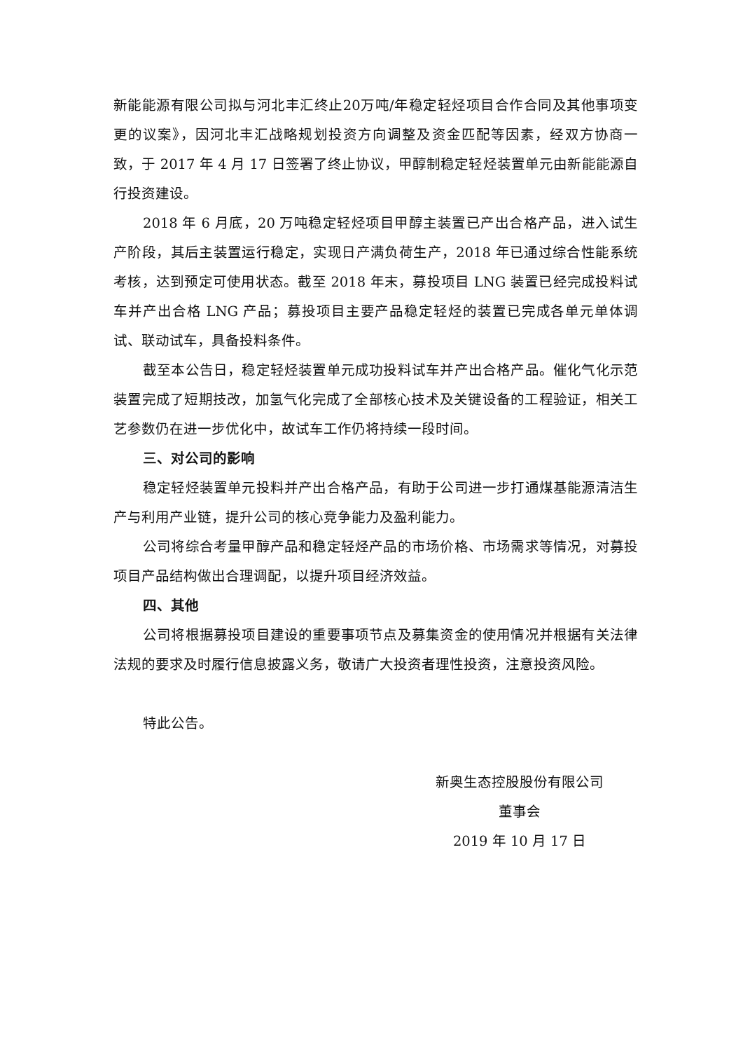新能能源有限公司拟与河北丰汇终止20万吨/年稳定轻烃项目合作合同及其他事项变更的议案》，因河北丰汇战略规划投资方向调整及资金匹配等因素，经双方协商一致，于 2017 年 4 月 17 日签署了终止协议，甲醇制稳定轻烃装置单元由新能能源自行投资建设。
2018 年 6 月底，20 万吨稳定轻烃项目甲醇主装置已产出合格产品，进入试生产阶段，其后主装置运行稳定，实现日产满负荷生产，2018 年已通过综合性能系统考核，达到预定可使用状态。截至 2018 年末，募投项目 LNG 装置已经完成投料试车并产出合格 LNG 产品；募投项目主要产品稳定轻烃的装置已完成各单元单体调试、联动试车，具备投料条件。
截至本公告日，稳定轻烃装置单元成功投料试车并产出合格产品。催化气化示范装置完成了短期技改，加氢气化完成了全部核心技术及关键设备的工程验证，相关工艺参数仍在进一步优化中，故试车工作仍将持续一段时间。
三、对公司的影响
稳定轻烃装置单元投料并产出合格产品，有助于公司进一步打通煤基能源清洁生产与利用产业链，提升公司的核心竞争能力及盈利能力。
公司将综合考量甲醇产品和稳定轻烃产品的市场价格、市场需求等情况，对募投项目产品结构做出合理调配，以提升项目经济效益。
四、其他
公司将根据募投项目建设的重要事项节点及募集资金的使用情况并根据有关法律法规的要求及时履行信息披露义务，敬请广大投资者理性投资，注意投资风险。
特此公告。
新奥生态控股股份有限公司
董事会
2019 年 10 月 17 日